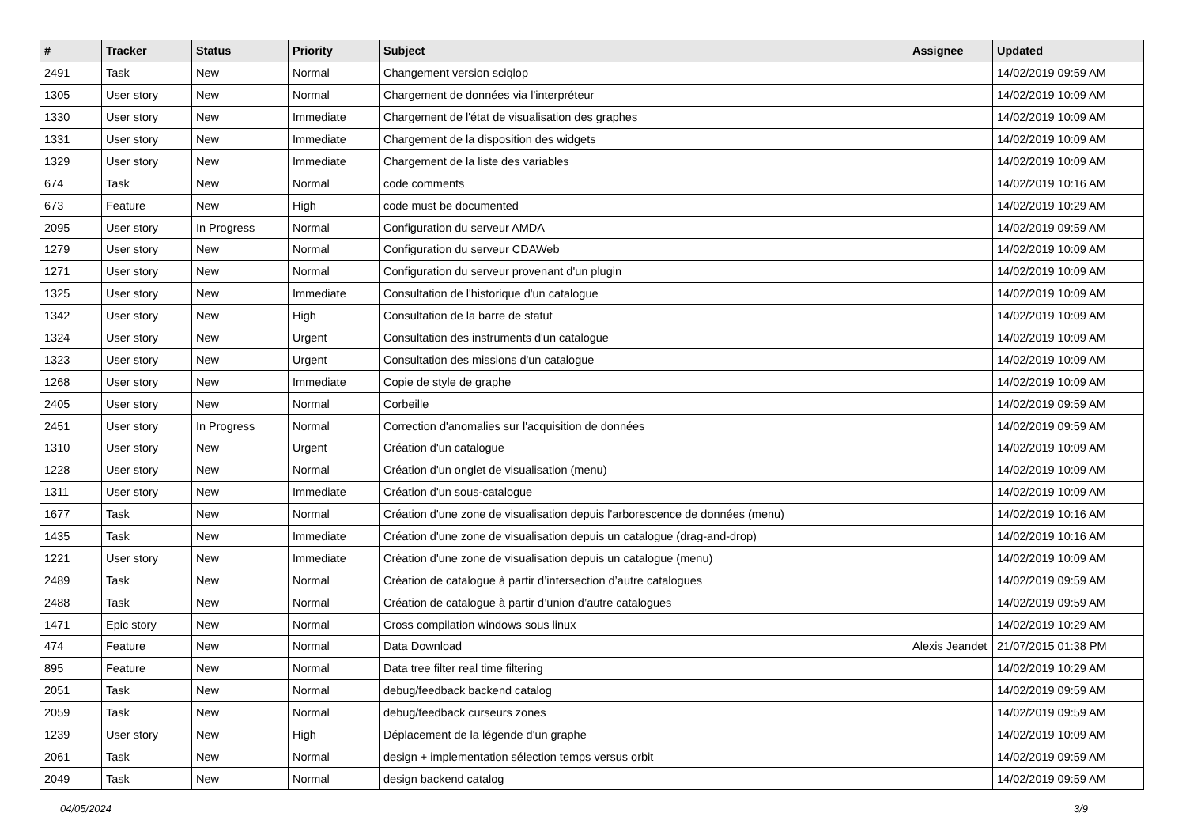| # | Tracker | Status | Priority | Subject | Assignee | Updated |
| --- | --- | --- | --- | --- | --- | --- |
| 2491 | Task | New | Normal | Changement version sciqlop | | 14/02/2019 09:59 AM |
| 1305 | User story | New | Normal | Chargement de données via l'interpréteur | | 14/02/2019 10:09 AM |
| 1330 | User story | New | Immediate | Chargement de l'état de visualisation des graphes | | 14/02/2019 10:09 AM |
| 1331 | User story | New | Immediate | Chargement de la disposition des widgets | | 14/02/2019 10:09 AM |
| 1329 | User story | New | Immediate | Chargement de la liste des variables | | 14/02/2019 10:09 AM |
| 674 | Task | New | Normal | code comments | | 14/02/2019 10:16 AM |
| 673 | Feature | New | High | code must be documented | | 14/02/2019 10:29 AM |
| 2095 | User story | In Progress | Normal | Configuration du serveur AMDA | | 14/02/2019 09:59 AM |
| 1279 | User story | New | Normal | Configuration du serveur CDAWeb | | 14/02/2019 10:09 AM |
| 1271 | User story | New | Normal | Configuration du serveur provenant d'un plugin | | 14/02/2019 10:09 AM |
| 1325 | User story | New | Immediate | Consultation de l'historique d'un catalogue | | 14/02/2019 10:09 AM |
| 1342 | User story | New | High | Consultation de la barre de statut | | 14/02/2019 10:09 AM |
| 1324 | User story | New | Urgent | Consultation des instruments d'un catalogue | | 14/02/2019 10:09 AM |
| 1323 | User story | New | Urgent | Consultation des missions d'un catalogue | | 14/02/2019 10:09 AM |
| 1268 | User story | New | Immediate | Copie de style de graphe | | 14/02/2019 10:09 AM |
| 2405 | User story | New | Normal | Corbeille | | 14/02/2019 09:59 AM |
| 2451 | User story | In Progress | Normal | Correction d'anomalies sur l'acquisition de données | | 14/02/2019 09:59 AM |
| 1310 | User story | New | Urgent | Création d'un catalogue | | 14/02/2019 10:09 AM |
| 1228 | User story | New | Normal | Création d'un onglet de visualisation (menu) | | 14/02/2019 10:09 AM |
| 1311 | User story | New | Immediate | Création d'un sous-catalogue | | 14/02/2019 10:09 AM |
| 1677 | Task | New | Normal | Création d'une zone de visualisation depuis l'arborescence de données (menu) | | 14/02/2019 10:16 AM |
| 1435 | Task | New | Immediate | Création d'une zone de visualisation depuis un catalogue (drag-and-drop) | | 14/02/2019 10:16 AM |
| 1221 | User story | New | Immediate | Création d'une zone de visualisation depuis un catalogue (menu) | | 14/02/2019 10:09 AM |
| 2489 | Task | New | Normal | Création de catalogue à partir d’intersection d’autre catalogues | | 14/02/2019 09:59 AM |
| 2488 | Task | New | Normal | Création de catalogue à partir d’union d’autre catalogues | | 14/02/2019 09:59 AM |
| 1471 | Epic story | New | Normal | Cross compilation windows sous linux | | 14/02/2019 10:29 AM |
| 474 | Feature | New | Normal | Data Download | Alexis Jeandet | 21/07/2015 01:38 PM |
| 895 | Feature | New | Normal | Data tree filter real time filtering | | 14/02/2019 10:29 AM |
| 2051 | Task | New | Normal | debug/feedback backend catalog | | 14/02/2019 09:59 AM |
| 2059 | Task | New | Normal | debug/feedback curseurs zones | | 14/02/2019 09:59 AM |
| 1239 | User story | New | High | Déplacement de la légende d'un graphe | | 14/02/2019 10:09 AM |
| 2061 | Task | New | Normal | design + implementation sélection temps versus orbit | | 14/02/2019 09:59 AM |
| 2049 | Task | New | Normal | design backend catalog | | 14/02/2019 09:59 AM |
04/05/2024 3/9